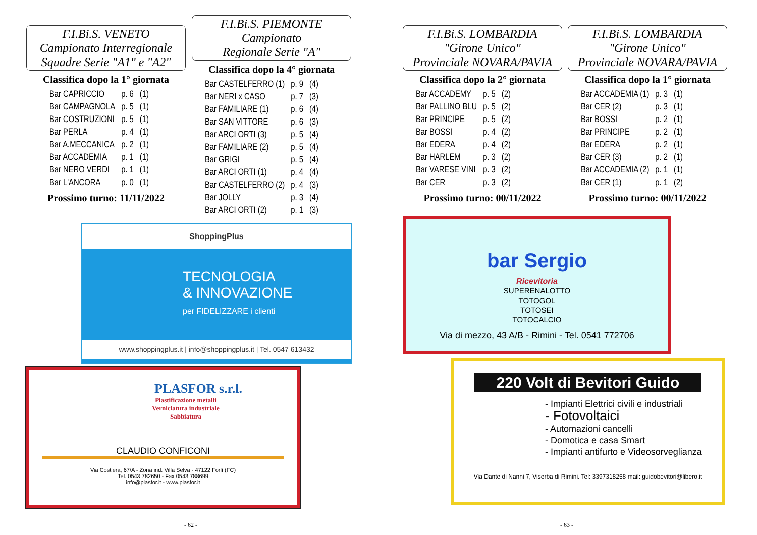F.I.Bi.S. VENETO
Campionato Interregionale
Squadre Serie "A1" e "A2"
Classifica dopo la 1° giornata
| Bar CAPRICCIO | p. 6 | (1) |
| Bar CAMPAGNOLA | p. 5 | (1) |
| Bar COSTRUZIONI | p. 5 | (1) |
| Bar PERLA | p. 4 | (1) |
| Bar A.MECCANICA | p. 2 | (1) |
| Bar ACCADEMIA | p. 1 | (1) |
| Bar NERO VERDI | p. 1 | (1) |
| Bar L'ANCORA | p. 0 | (1) |
Prossimo turno: 11/11/2022
F.I.Bi.S. PIEMONTE
Campionato
Regionale Serie "A"
Classifica dopo la 4° giornata
| Bar CASTELFERRO (1) | p. 9 | (4) |
| Bar NERI x CASO | p. 7 | (3) |
| Bar FAMILIARE (1) | p. 6 | (4) |
| Bar SAN VITTORE | p. 6 | (3) |
| Bar ARCI ORTI (3) | p. 5 | (4) |
| Bar FAMILIARE (2) | p. 5 | (4) |
| Bar GRIGI | p. 5 | (4) |
| Bar ARCI ORTI (1) | p. 4 | (4) |
| Bar CASTELFERRO (2) | p. 4 | (3) |
| Bar JOLLY | p. 3 | (4) |
| Bar ARCI ORTI (2) | p. 1 | (3) |
ShoppingPlus
TECNOLOGIA
& INNOVAZIONE
per FIDELIZZARE i clienti
www.shoppingplus.it | info@shoppingplus.it | Tel. 0547 613432
PLASFOR s.r.l.
Plastificazione metalli
Verniciatura industriale
Sabbiatura
CLAUDIO CONFICONI
Via Costiera, 67/A - Zona ind. Villa Selva - 47122 Forlì (FC)
Tel. 0543 782650 - Fax 0543 788699
info@plasfor.it - www.plasfor.it
- 62 -
F.I.Bi.S. LOMBARDIA
"Girone Unico"
Provinciale NOVARA/PAVIA
Classifica dopo la 2° giornata
| Bar ACCADEMY | p. 5 | (2) |
| Bar PALLINO BLU | p. 5 | (2) |
| Bar PRINCIPE | p. 5 | (2) |
| Bar BOSSI | p. 4 | (2) |
| Bar EDERA | p. 4 | (2) |
| Bar HARLEM | p. 3 | (2) |
| Bar VARESE VINI | p. 3 | (2) |
| Bar CER | p. 3 | (2) |
Prossimo turno: 00/11/2022
F.I.Bi.S. LOMBARDIA
"Girone Unico"
Provinciale NOVARA/PAVIA
Classifica dopo la 1° giornata
| Bar ACCADEMIA (1) | p. 3 | (1) |
| Bar CER (2) | p. 3 | (1) |
| Bar BOSSI | p. 2 | (1) |
| Bar PRINCIPE | p. 2 | (1) |
| Bar EDERA | p. 2 | (1) |
| Bar CER (3) | p. 2 | (1) |
| Bar ACCADEMIA (2) | p. 1 | (1) |
| Bar CER (1) | p. 1 | (2) |
Prossimo turno: 00/11/2022
bar Sergio
Ricevitoria
SUPERENALOTTO
TOTOGOL
TOTOSEI
TOTOCALCIO
Via di mezzo, 43 A/B - Rimini - Tel. 0541 772706
220 Volt di Bevitori Guido
- Impianti Elettrici civili e industriali
- Fotovoltaici
- Automazioni cancelli
- Domotica e casa Smart
- Impianti antifurto e Videosorveglianza
Via Dante di Nanni 7, Viserba di Rimini. Tel: 3397318258 mail: guidobevitori@libero.it
- 63 -